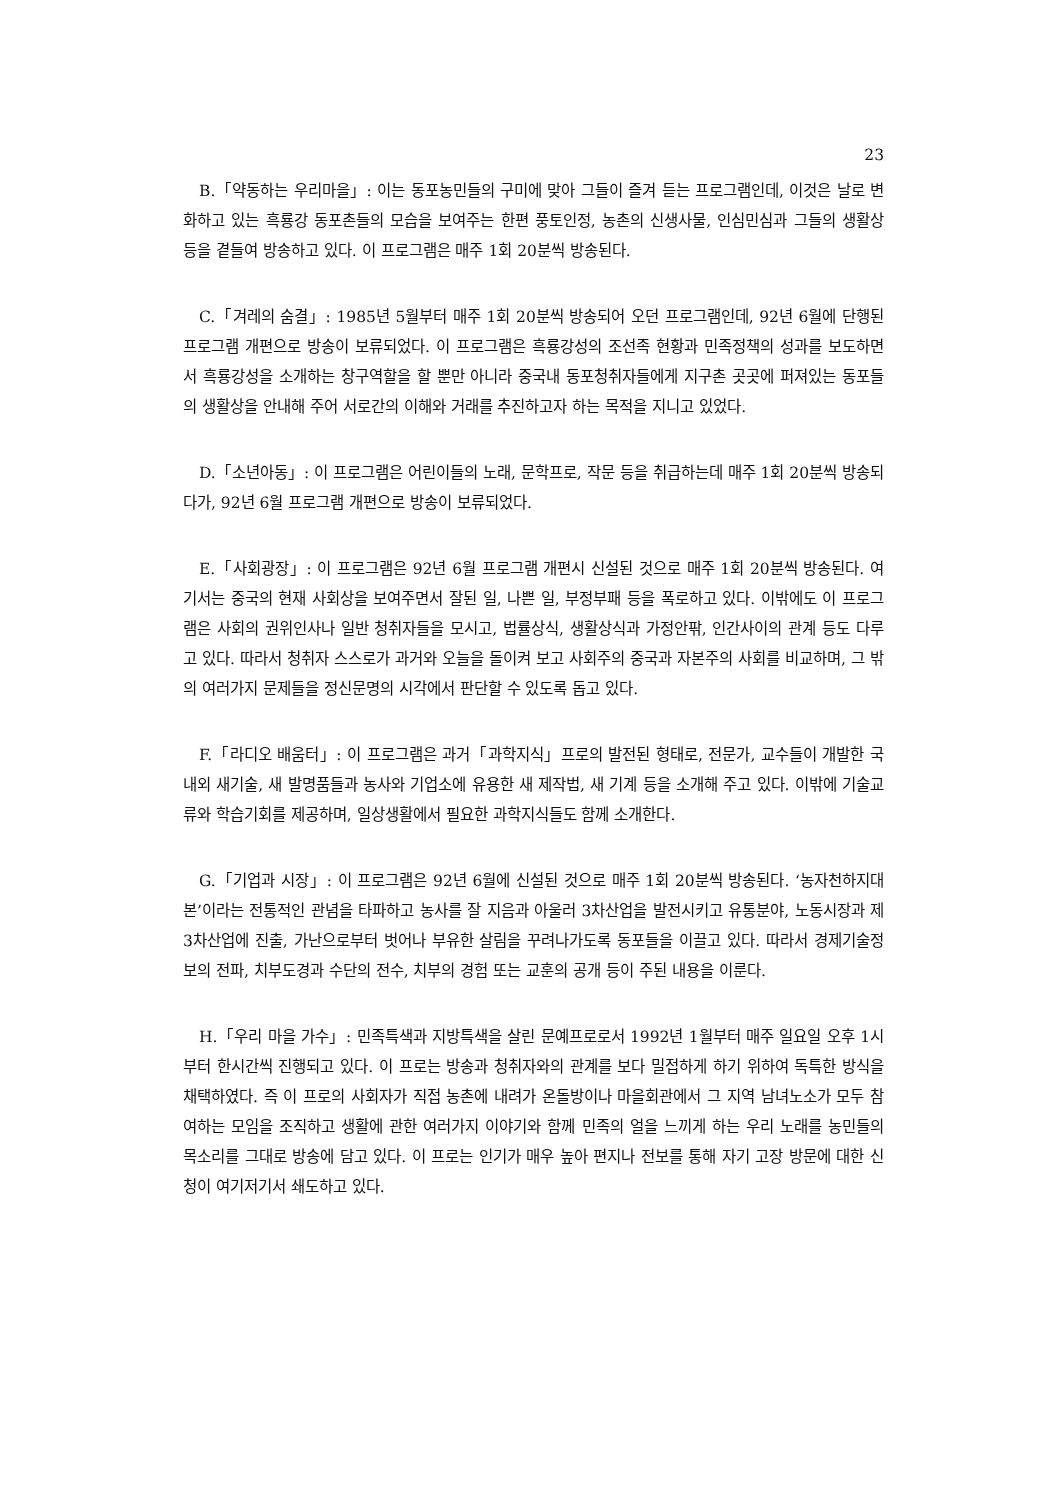23
B.「약동하는 우리마을」: 이는 동포농민들의 구미에 맞아 그들이 즐겨 듣는 프로그램인데, 이것은 날로 변화하고 있는 흑룡강 동포촌들의 모습을 보여주는 한편 풍토인정, 농촌의 신생사물, 인심민심과 그들의 생활상 등을 곁들여 방송하고 있다. 이 프로그램은 매주 1회 20분씩 방송된다.
C.「겨레의 숨결」: 1985년 5월부터 매주 1회 20분씩 방송되어 오던 프로그램인데, 92년 6월에 단행된 프로그램 개편으로 방송이 보류되었다. 이 프로그램은 흑룡강성의 조선족 현황과 민족정책의 성과를 보도하면서 흑룡강성을 소개하는 창구역할을 할 뿐만 아니라 중국내 동포청취자들에게 지구촌 곳곳에 퍼져있는 동포들의 생활상을 안내해 주어 서로간의 이해와 거래를 추진하고자 하는 목적을 지니고 있었다.
D.「소년아동」: 이 프로그램은 어린이들의 노래, 문학프로, 작문 등을 취급하는데 매주 1회 20분씩 방송되다가, 92년 6월 프로그램 개편으로 방송이 보류되었다.
E.「사회광장」: 이 프로그램은 92년 6월 프로그램 개편시 신설된 것으로 매주 1회 20분씩 방송된다. 여기서는 중국의 현재 사회상을 보여주면서 잘된 일, 나쁜 일, 부정부패 등을 폭로하고 있다. 이밖에도 이 프로그램은 사회의 권위인사나 일반 청취자들을 모시고, 법률상식, 생활상식과 가정안팎, 인간사이의 관계 등도 다루고 있다. 따라서 청취자 스스로가 과거와 오늘을 돌이켜 보고 사회주의 중국과 자본주의 사회를 비교하며, 그 밖의 여러가지 문제들을 정신문명의 시각에서 판단할 수 있도록 돕고 있다.
F.「라디오 배움터」: 이 프로그램은 과거「과학지식」프로의 발전된 형태로, 전문가, 교수들이 개발한 국내외 새기술, 새 발명품들과 농사와 기업소에 유용한 새 제작법, 새 기계 등을 소개해 주고 있다. 이밖에 기술교류와 학습기회를 제공하며, 일상생활에서 필요한 과학지식들도 함께 소개한다.
G.「기업과 시장」: 이 프로그램은 92년 6월에 신설된 것으로 매주 1회 20분씩 방송된다. ‘농자천하지대본’이라는 전통적인 관념을 타파하고 농사를 잘 지음과 아울러 3차산업을 발전시키고 유통분야, 노동시장과 제 3차산업에 진출, 가난으로부터 벗어나 부유한 살림을 꾸려나가도록 동포들을 이끌고 있다. 따라서 경제기술정보의 전파, 치부도경과 수단의 전수, 치부의 경험 또는 교훈의 공개 등이 주된 내용을 이룬다.
H.「우리 마을 가수」: 민족특색과 지방특색을 살린 문예프로로서 1992년 1월부터 매주 일요일 오후 1시부터 한시간씩 진행되고 있다. 이 프로는 방송과 청취자와의 관계를 보다 밀접하게 하기 위하여 독특한 방식을 채택하였다. 즉 이 프로의 사회자가 직접 농촌에 내려가 온돌방이나 마을회관에서 그 지역 남녀노소가 모두 참여하는 모임을 조직하고 생활에 관한 여러가지 이야기와 함께 민족의 얼을 느끼게 하는 우리 노래를 농민들의 목소리를 그대로 방송에 담고 있다. 이 프로는 인기가 매우 높아 편지나 전보를 통해 자기 고장 방문에 대한 신청이 여기저기서 쇄도하고 있다.